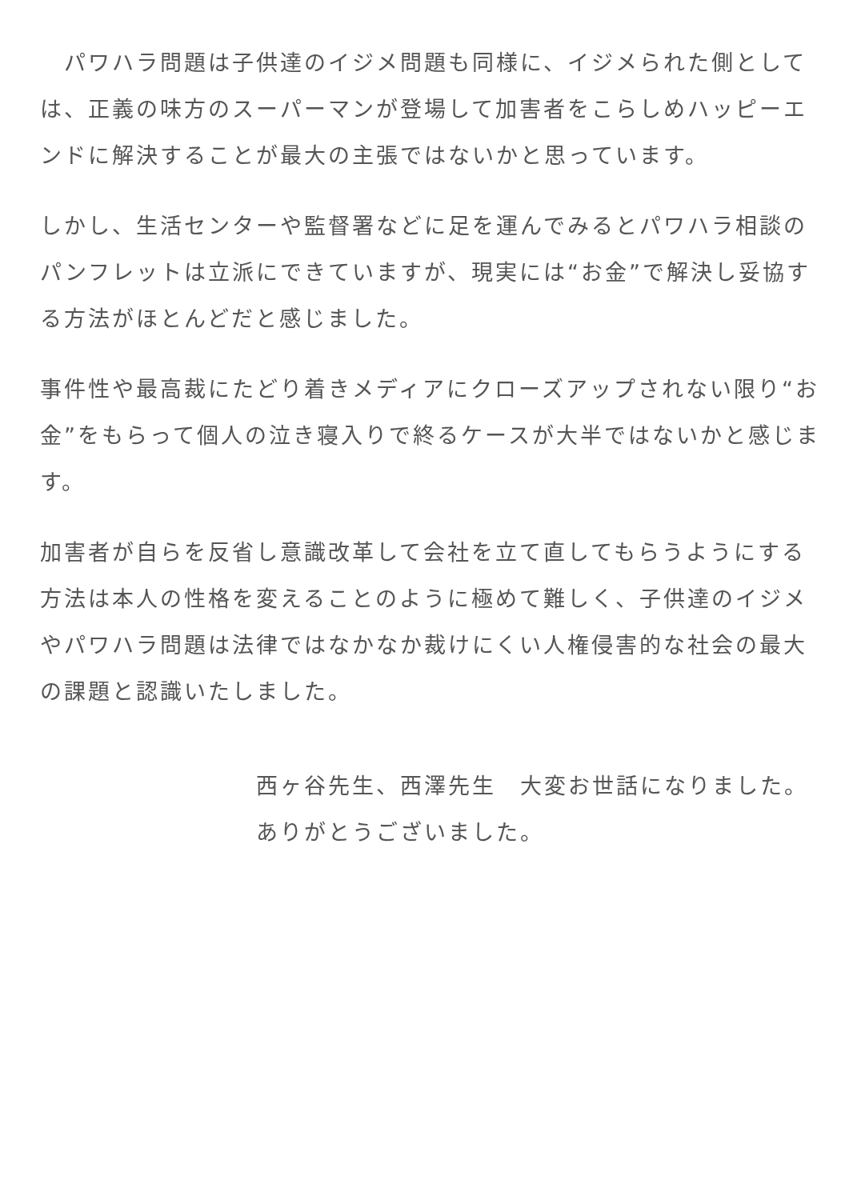パワハラ問題は子供達のイジメ問題も同様に、イジメられた側としては、正義の味方のスーパーマンが登場して加害者をこらしめハッピーエンドに解決することが最大の主張ではないかと思っています。
しかし、生活センターや監督署などに足を運んでみるとパワハラ相談のパンフレットは立派にできていますが、現実には“お金”で解決し妥協する方法がほとんどだと感じました。
事件性や最高裁にたどり着きメディアにクローズアップされない限り“お金”をもらって個人の泣き寝入りで終るケースが大半ではないかと感じます。
加害者が自らを反省し意識改革して会社を立て直してもらうようにする方法は本人の性格を変えることのように極めて難しく、子供達のイジメやパワハラ問題は法律ではなかなか裁けにくい人権侵害的な社会の最大の課題と認識いたしました。
西ヶ谷先生、西澤先生　大変お世話になりました。
ありがとうございました。